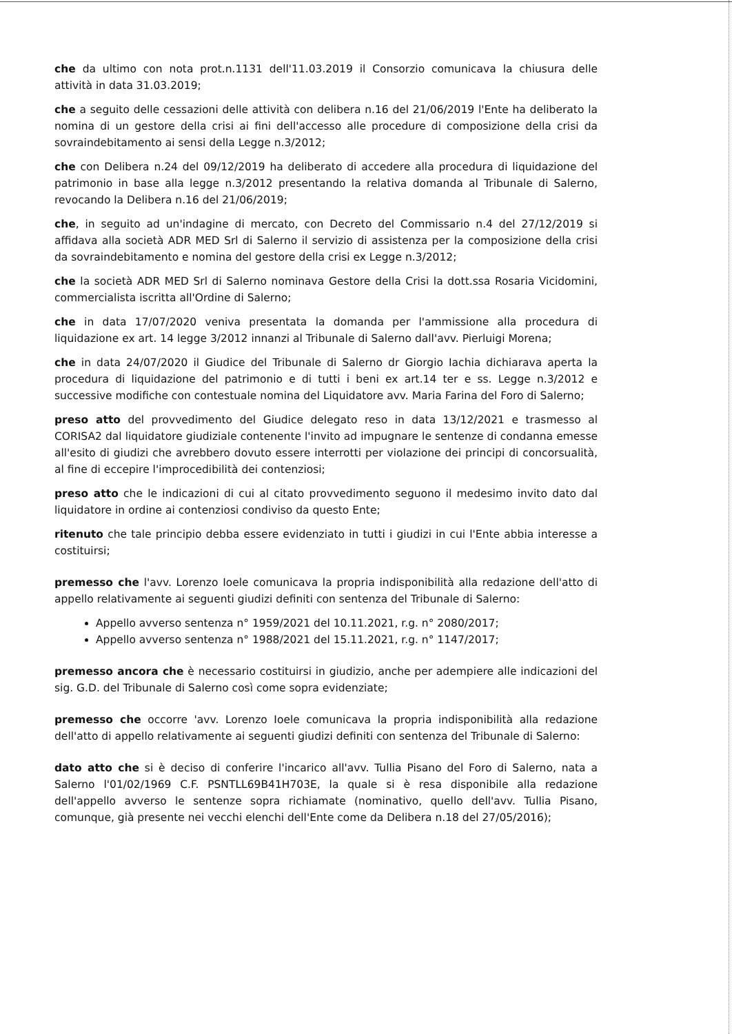che da ultimo con nota prot.n.1131 dell'11.03.2019 il Consorzio comunicava la chiusura delle attività in data 31.03.2019;
che a seguito delle cessazioni delle attività con delibera n.16 del 21/06/2019 l'Ente ha deliberato la nomina di un gestore della crisi ai fini dell'accesso alle procedure di composizione della crisi da sovraindebitamento ai sensi della Legge n.3/2012;
che con Delibera n.24 del 09/12/2019 ha deliberato di accedere alla procedura di liquidazione del patrimonio in base alla legge n.3/2012 presentando la relativa domanda al Tribunale di Salerno, revocando la Delibera n.16 del 21/06/2019;
che, in seguito ad un'indagine di mercato, con Decreto del Commissario n.4 del 27/12/2019 si affidava alla società ADR MED Srl di Salerno il servizio di assistenza per la composizione della crisi da sovraindebitamento e nomina del gestore della crisi ex Legge n.3/2012;
che la società ADR MED Srl di Salerno nominava Gestore della Crisi la dott.ssa Rosaria Vicidomini, commercialista iscritta all'Ordine di Salerno;
che in data 17/07/2020 veniva presentata la domanda per l'ammissione alla procedura di liquidazione ex art. 14 legge 3/2012 innanzi al Tribunale di Salerno dall'avv. Pierluigi Morena;
che in data 24/07/2020 il Giudice del Tribunale di Salerno dr Giorgio Iachia dichiarava aperta la procedura di liquidazione del patrimonio e di tutti i beni ex art.14 ter e ss. Legge n.3/2012 e successive modifiche con contestuale nomina del Liquidatore avv. Maria Farina del Foro di Salerno;
preso atto del provvedimento del Giudice delegato reso in data 13/12/2021 e trasmesso al CORISA2 dal liquidatore giudiziale contenente l'invito ad impugnare le sentenze di condanna emesse all'esito di giudizi che avrebbero dovuto essere interrotti per violazione dei principi di concorsualità, al fine di eccepire l'improcedibilità dei contenziosi;
preso atto che le indicazioni di cui al citato provvedimento seguono il medesimo invito dato dal liquidatore in ordine ai contenziosi condiviso da questo Ente;
ritenuto che tale principio debba essere evidenziato in tutti i giudizi in cui l'Ente abbia interesse a costituirsi;
premesso che l'avv. Lorenzo Ioele comunicava la propria indisponibilità alla redazione dell'atto di appello relativamente ai seguenti giudizi definiti con sentenza del Tribunale di Salerno:
Appello avverso sentenza n° 1959/2021 del 10.11.2021, r.g. n° 2080/2017;
Appello avverso sentenza n° 1988/2021 del 15.11.2021, r.g. n° 1147/2017;
premesso ancora che è necessario costituirsi in giudizio, anche per adempiere alle indicazioni del sig. G.D. del Tribunale di Salerno così come sopra evidenziate;
premesso che occorre 'avv. Lorenzo Ioele comunicava la propria indisponibilità alla redazione dell'atto di appello relativamente ai seguenti giudizi definiti con sentenza del Tribunale di Salerno:
dato atto che si è deciso di conferire l'incarico all'avv. Tullia Pisano del Foro di Salerno, nata a Salerno l'01/02/1969 C.F. PSNTLL69B41H703E, la quale si è resa disponibile alla redazione dell'appello avverso le sentenze sopra richiamate (nominativo, quello dell'avv. Tullia Pisano, comunque, già presente nei vecchi elenchi dell'Ente come da Delibera n.18 del 27/05/2016);